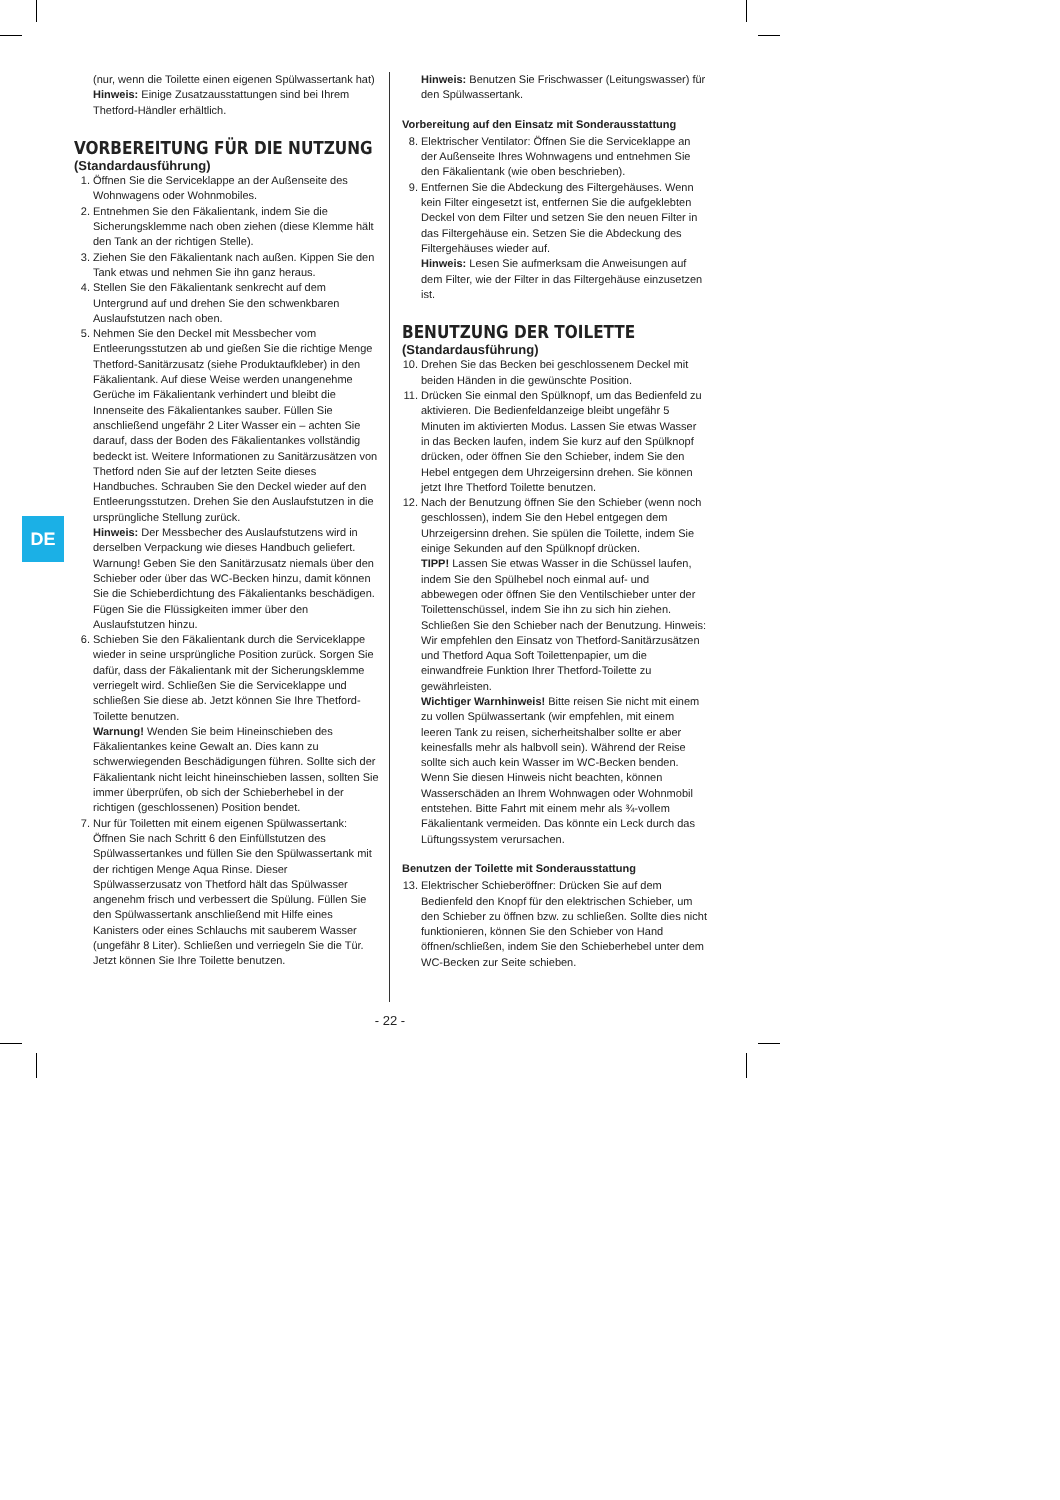DE
(nur, wenn die Toilette einen eigenen Spülwassertank hat)
Hinweis: Einige Zusatzausstattungen sind bei Ihrem Thetford-Händler erhältlich.
VORBEREITUNG FÜR DIE NUTZUNG
(Standardausführung)
1. Öffnen Sie die Serviceklappe an der Außenseite des Wohnwagens oder Wohnmobiles.
2. Entnehmen Sie den Fäkalientank, indem Sie die Sicherungsklemme nach oben ziehen (diese Klemme hält den Tank an der richtigen Stelle).
3. Ziehen Sie den Fäkalientank nach außen. Kippen Sie den Tank etwas und nehmen Sie ihn ganz heraus.
4. Stellen Sie den Fäkalientank senkrecht auf dem Untergrund auf und drehen Sie den schwenkbaren Auslaufstutzen nach oben.
5. Nehmen Sie den Deckel mit Messbecher vom Entleerungsstutzen ab und gießen Sie die richtige Menge Thetford-Sanitärzusatz (siehe Produktaufkleber) in den Fäkalientank. Auf diese Weise werden unangenehme Gerüche im Fäkalientank verhindert und bleibt die Innenseite des Fäkalientankes sauber. Füllen Sie anschließend ungefähr 2 Liter Wasser ein – achten Sie darauf, dass der Boden des Fäkalientankes vollständig bedeckt ist. Weitere Informationen zu Sanitärzusätzen von Thetford nden Sie auf der letzten Seite dieses Handbuches. Schrauben Sie den Deckel wieder auf den Entleerungsstutzen. Drehen Sie den Auslaufstutzen in die ursprüngliche Stellung zurück.
Hinweis: Der Messbecher des Auslaufstutzens wird in derselben Verpackung wie dieses Handbuch geliefert. Warnung! Geben Sie den Sanitärzusatz niemals über den Schieber oder über das WC-Becken hinzu, damit können Sie die Schieberdichtung des Fäkalientanks beschädigen. Fügen Sie die Flüssigkeiten immer über den Auslaufstutzen hinzu.
6. Schieben Sie den Fäkalientank durch die Serviceklappe wieder in seine ursprüngliche Position zurück. Sorgen Sie dafür, dass der Fäkalientank mit der Sicherungsklemme verriegelt wird. Schließen Sie die Serviceklappe und schließen Sie diese ab. Jetzt können Sie Ihre Thetford-Toilette benutzen.
Warnung! Wenden Sie beim Hineinschieben des Fäkalientankes keine Gewalt an. Dies kann zu schwerwiegenden Beschädigungen führen. Sollte sich der Fäkalientank nicht leicht hineinschieben lassen, sollten Sie immer überprüfen, ob sich der Schieberhebel in der richtigen (geschlossenen) Position bendet.
7. Nur für Toiletten mit einem eigenen Spülwassertank: Öffnen Sie nach Schritt 6 den Einfüllstutzen des Spülwassertankes und füllen Sie den Spülwassertank mit der richtigen Menge Aqua Rinse. Dieser Spülwasserzusatz von Thetford hält das Spülwasser angenehm frisch und verbessert die Spülung. Füllen Sie den Spülwassertank anschließend mit Hilfe eines Kanisters oder eines Schlauchs mit sauberem Wasser (ungefähr 8 Liter). Schließen und verriegeln Sie die Tür. Jetzt können Sie Ihre Toilette benutzen.
Hinweis: Benutzen Sie Frischwasser (Leitungswasser) für den Spülwassertank.
Vorbereitung auf den Einsatz mit Sonderausstattung
8. Elektrischer Ventilator: Öffnen Sie die Serviceklappe an der Außenseite Ihres Wohnwagens und entnehmen Sie den Fäkalientank (wie oben beschrieben).
9. Entfernen Sie die Abdeckung des Filtergehäuses. Wenn kein Filter eingesetzt ist, entfernen Sie die aufgeklebten Deckel von dem Filter und setzen Sie den neuen Filter in das Filtergehäuse ein. Setzen Sie die Abdeckung des Filtergehäuses wieder auf.
Hinweis: Lesen Sie aufmerksam die Anweisungen auf dem Filter, wie der Filter in das Filtergehäuse einzusetzen ist.
BENUTZUNG DER TOILETTE
(Standardausführung)
10. Drehen Sie das Becken bei geschlossenem Deckel mit beiden Händen in die gewünschte Position.
11. Drücken Sie einmal den Spülknopf, um das Bedienfeld zu aktivieren. Die Bedienfeldanzeige bleibt ungefähr 5 Minuten im aktivierten Modus. Lassen Sie etwas Wasser in das Becken laufen, indem Sie kurz auf den Spülknopf drücken, oder öffnen Sie den Schieber, indem Sie den Hebel entgegen dem Uhrzeigersinn drehen. Sie können jetzt Ihre Thetford Toilette benutzen.
12. Nach der Benutzung öffnen Sie den Schieber (wenn noch geschlossen), indem Sie den Hebel entgegen dem Uhrzeigersinn drehen. Sie spülen die Toilette, indem Sie einige Sekunden auf den Spülknopf drücken.
TIPP! Lassen Sie etwas Wasser in die Schüssel laufen, indem Sie den Spülhebel noch einmal auf- und abbewegen oder öffnen Sie den Ventilschieber unter der Toilettenschüssel, indem Sie ihn zu sich hin ziehen. Schließen Sie den Schieber nach der Benutzung. Hinweis: Wir empfehlen den Einsatz von Thetford-Sanitärzusätzen und Thetford Aqua Soft Toilettenpapier, um die einwandfreie Funktion Ihrer Thetford-Toilette zu gewährleisten.
Wichtiger Warnhinweis! Bitte reisen Sie nicht mit einem zu vollen Spülwassertank (wir empfehlen, mit einem leeren Tank zu reisen, sicherheitshalber sollte er aber keinesfalls mehr als halbvoll sein). Während der Reise sollte sich auch kein Wasser im WC-Becken benden. Wenn Sie diesen Hinweis nicht beachten, können Wasserschäden an Ihrem Wohnwagen oder Wohnmobil entstehen. Bitte Fahrt mit einem mehr als ¾-vollem Fäkalientank vermeiden. Das könnte ein Leck durch das Lüftungssystem verursachen.
Benutzen der Toilette mit Sonderausstattung
13. Elektrischer Schieberöffner: Drücken Sie auf dem Bedienfeld den Knopf für den elektrischen Schieber, um den Schieber zu öffnen bzw. zu schließen. Sollte dies nicht funktionieren, können Sie den Schieber von Hand öffnen/schließen, indem Sie den Schieberhebel unter dem WC-Becken zur Seite schieben.
- 22 -